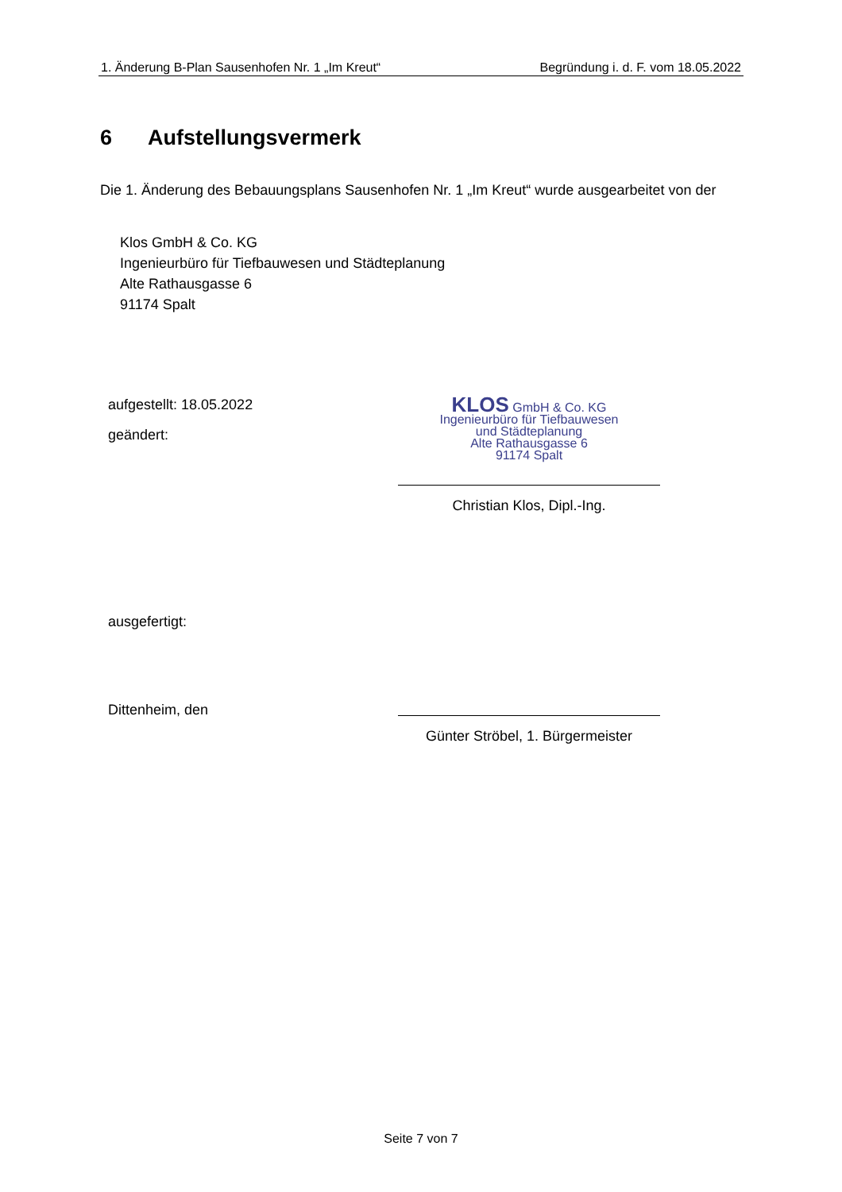1. Änderung B-Plan Sausenhofen Nr. 1 „Im Kreut“Begründung i. d. F. vom 18.05.2022
6 Aufstellungsvermerk
Die 1. Änderung des Bebauungsplans Sausenhofen Nr. 1 „Im Kreut“ wurde ausgearbeitet von der
Klos GmbH & Co. KG
Ingenieurbüro für Tiefbauwesen und Städteplanung
Alte Rathausgasse 6
91174 Spalt
aufgestellt: 18.05.2022
geändert:
KLOS GmbH & Co. KG
Ingenieurbüro für Tiefbauwesen
und Städteplanung
Alte Rathausgasse 6
91174 Spalt
Christian Klos, Dipl.-Ing.
ausgefertigt:
Dittenheim, den
Günter Ströbel, 1. Bürgermeister
Seite 7 von 7